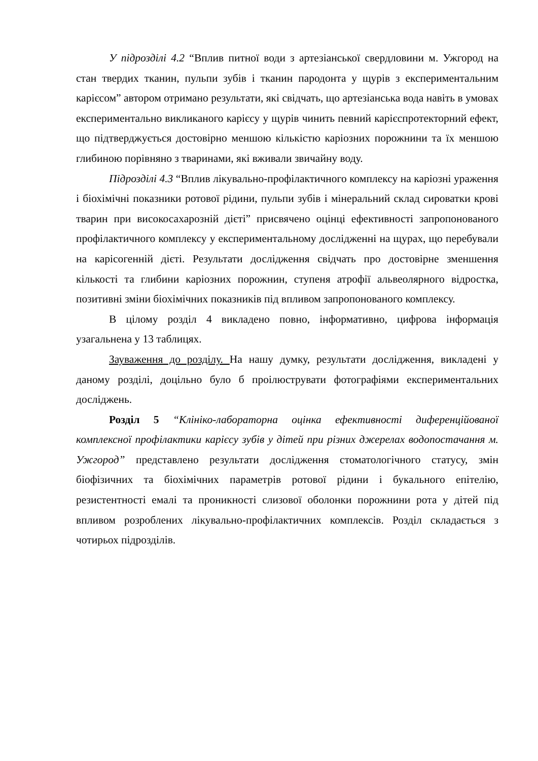У підрозділі 4.2 “Вплив питної води з артезіанської свердловини м. Ужгород на стан твердих тканин, пульпи зубів і тканин пародонта у щурів з експериментальним карієсом” автором отримано результати, які свідчать, що артезіанська вода навіть в умовах експериментально викликаного карієсу у щурів чинить певний карієспротекторний ефект, що підтверджується достовірно меншою кількістю каріозних порожнини та їх меншою глибиною порівняно з тваринами, які вживали звичайну воду.
Підрозділі 4.3 “Вплив лікувально-профілактичного комплексу на каріозні ураження і біохімічні показники ротової рідини, пульпи зубів і мінеральний склад сироватки крові тварин при високосахарозній дієті” присвячено оцінці ефективності запропонованого профілактичного комплексу у експериментальному дослідженні на щурах, що перебували на карісогенній дієті. Результати дослідження свідчать про достовірне зменшення кількості та глибини каріозних порожнин, ступеня атрофії альвеолярного відростка, позитивні зміни біохімічних показників під впливом запропонованого комплексу.
В цілому розділ 4 викладено повно, інформативно, цифрова інформація узагальнена у 13 таблицях.
Зауваження до розділу. На нашу думку, результати дослідження, викладені у даному розділі, доцільно було б проілюструвати фотографіями експериментальних досліджень.
Розділ 5 “Клініко-лабораторна оцінка ефективності диференційованої комплексної профілактики карієсу зубів у дітей при різних джерелах водопостачання м. Ужгород” представлено результати дослідження стоматологічного статусу, змін біофізичних та біохімічних параметрів ротової рідини і букального епітелію, резистентності емалі та проникності слизової оболонки порожнини рота у дітей під впливом розроблених лікувально-профілактичних комплексів. Розділ складається з чотирьох підрозділів.